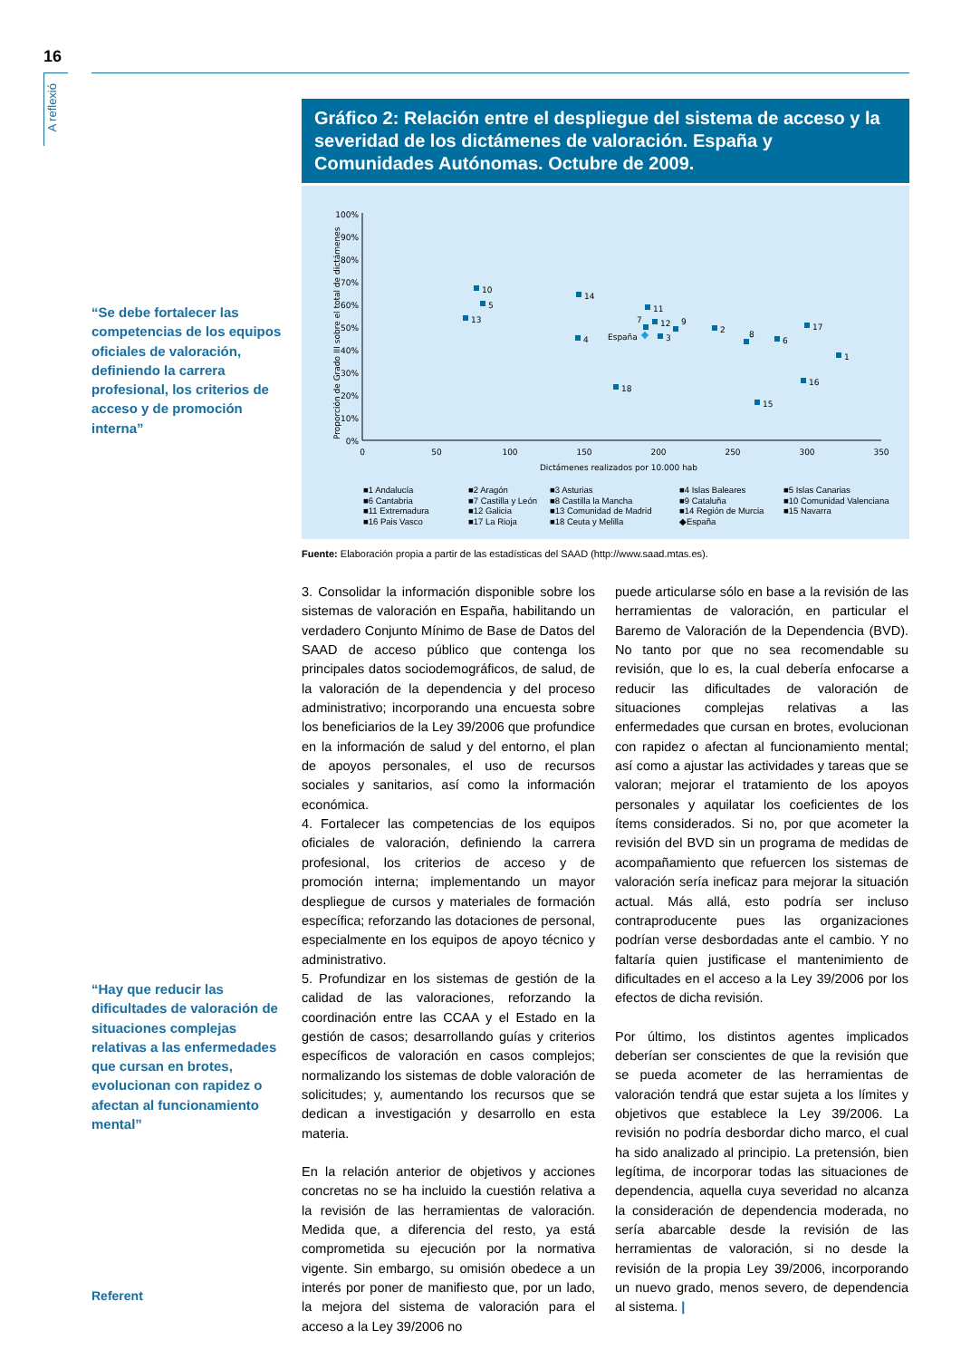16
A reflexió
“Se debe fortalecer las competencias de los equipos oficiales de valoración, definiendo la carrera profesional, los criterios de acceso y de promoción interna”
“Hay que reducir las dificultades de valoración de situaciones complejas relativas a las enfermedades que cursan en brotes, evolucionan con rapidez o afectan al funcionamiento mental”
Gráfico 2: Relación entre el despliegue del sistema de acceso y la severidad de los dictámenes de valoración. España y Comunidades Autónomas. Octubre de 2009.
100%
90%
80%
70%
60%
50%
40%
30%
20%
10%
0%
0
50
100
150
200
250
300
350
Dictámenes realizados por 10.000 hab
Proporción de Grado III sobre el total de dictámenes
10
5
13
14
4
11
12
7
3
9
2
8
6
17
1
16
15
18
España
■1 Andalucía ■2 Aragón ■3 Asturias ■4 Islas Baleares ■5 Islas Canarias ■6 Cantabria ■7 Castilla y León ■8 Castilla la Mancha ■9 Cataluña ■10 Comunidad Valenciana ■11 Extremadura ■12 Galicia ■13 Comunidad de Madrid ■14 Región de Murcia ■15 Navarra ■16 Pais Vasco ■17 La Rioja ■18 Ceuta y Melilla ◆España
Fuente: Elaboración propia a partir de las estadísticas del SAAD (http://www.saad.mtas.es).
3. Consolidar la información disponible sobre los sistemas de valoración en España, habilitando un verdadero Conjunto Mínimo de Base de Datos del SAAD de acceso público que contenga los principales datos sociodemográficos, de salud, de la valoración de la dependencia y del proceso administrativo; incorporando una encuesta sobre los beneficiarios de la Ley 39/2006 que profundice en la información de salud y del entorno, el plan de apoyos personales, el uso de recursos sociales y sanitarios, así como la información económica.
4. Fortalecer las competencias de los equipos oficiales de valoración, definiendo la carrera profesional, los criterios de acceso y de promoción interna; implementando un mayor despliegue de cursos y materiales de formación específica; reforzando las dotaciones de personal, especialmente en los equipos de apoyo técnico y administrativo.
5. Profundizar en los sistemas de gestión de la calidad de las valoraciones, reforzando la coordinación entre las CCAA y el Estado en la gestión de casos; desarrollando guías y criterios específicos de valoración en casos complejos; normalizando los sistemas de doble valoración de solicitudes; y, aumentando los recursos que se dedican a investigación y desarrollo en esta materia.
En la relación anterior de objetivos y acciones concretas no se ha incluido la cuestión relativa a la revisión de las herramientas de valoración. Medida que, a diferencia del resto, ya está comprometida su ejecución por la normativa vigente. Sin embargo, su omisión obedece a un interés por poner de manifiesto que, por un lado, la mejora del sistema de valoración para el acceso a la Ley 39/2006 no
puede articularse sólo en base a la revisión de las herramientas de valoración, en particular el Baremo de Valoración de la Dependencia (BVD). No tanto por que no sea recomendable su revisión, que lo es, la cual debería enfocarse a reducir las dificultades de valoración de situaciones complejas relativas a las enfermedades que cursan en brotes, evolucionan con rapidez o afectan al funcionamiento mental; así como a ajustar las actividades y tareas que se valoran; mejorar el tratamiento de los apoyos personales y aquilatar los coeficientes de los ítems considerados. Si no, por que acometer la revisión del BVD sin un programa de medidas de acompañamiento que refuercen los sistemas de valoración sería ineficaz para mejorar la situación actual. Más allá, esto podría ser incluso contraproducente pues las organizaciones podrían verse desbordadas ante el cambio. Y no faltaría quien justificase el mantenimiento de dificultades en el acceso a la Ley 39/2006 por los efectos de dicha revisión.
Por último, los distintos agentes implicados deberían ser conscientes de que la revisión que se pueda acometer de las herramientas de valoración tendrá que estar sujeta a los límites y objetivos que establece la Ley 39/2006. La revisión no podría desbordar dicho marco, el cual ha sido analizado al principio. La pretensión, bien legítima, de incorporar todas las situaciones de dependencia, aquella cuya severidad no alcanza la consideración de dependencia moderada, no sería abarcable desde la revisión de las herramientas de valoración, si no desde la revisión de la propia Ley 39/2006, incorporando un nuevo grado, menos severo, de dependencia al sistema. |
Referent